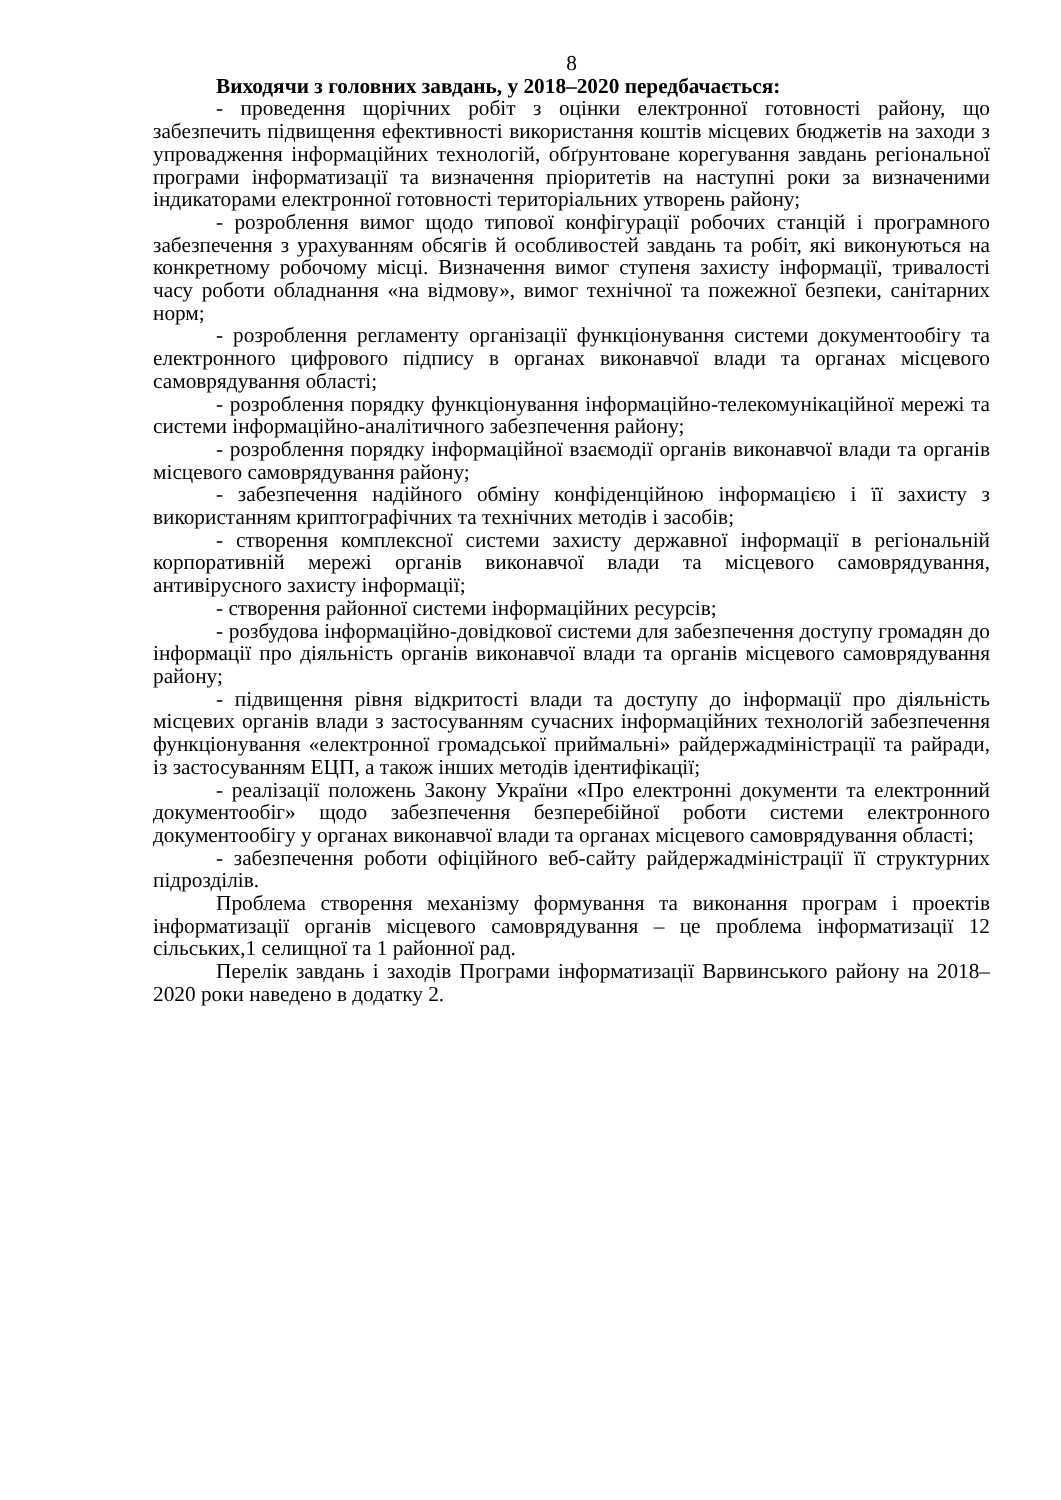8
Виходячи з головних завдань, у 2018–2020 передбачається:
- проведення щорічних робіт з оцінки електронної готовності району, що забезпечить підвищення ефективності використання коштів місцевих бюджетів на заходи з упровадження інформаційних технологій, обґрунтоване корегування завдань регіональної програми інформатизації та визначення пріоритетів на наступні роки за визначеними індикаторами електронної готовності територіальних утворень району;
- розроблення вимог щодо типової конфігурації робочих станцій і програмного забезпечення з урахуванням обсягів й особливостей завдань та робіт, які виконуються на конкретному робочому місці. Визначення вимог ступеня захисту інформації, тривалості часу роботи обладнання «на відмову», вимог технічної та пожежної безпеки, санітарних норм;
- розроблення регламенту організації функціонування системи документообігу та електронного цифрового підпису в органах виконавчої влади та органах місцевого самоврядування області;
- розроблення порядку функціонування інформаційно-телекомунікаційної мережі та системи інформаційно-аналітичного забезпечення району;
- розроблення порядку інформаційної взаємодії органів виконавчої влади та органів місцевого самоврядування району;
- забезпечення надійного обміну конфіденційною інформацією і її захисту з використанням криптографічних та технічних методів і засобів;
- створення комплексної системи захисту державної інформації в регіональній корпоративній мережі органів виконавчої влади та місцевого самоврядування, антивірусного захисту інформації;
- створення районної системи інформаційних ресурсів;
- розбудова інформаційно-довідкової системи для забезпечення доступу громадян до інформації про діяльність органів виконавчої влади та органів місцевого самоврядування району;
- підвищення рівня відкритості влади та доступу до інформації про діяльність місцевих органів влади з застосуванням сучасних інформаційних технологій забезпечення функціонування «електронної громадської приймальні» райдержадміністрації та райради, із застосуванням ЕЦП, а також інших методів ідентифікації;
- реалізації положень Закону України «Про електронні документи та електронний документообіг» щодо забезпечення безперебійної роботи системи електронного документообігу у органах виконавчої влади та органах місцевого самоврядування області;
- забезпечення роботи офіційного веб-сайту райдержадміністрації її структурних підрозділів.
Проблема створення механізму формування та виконання програм і проектів інформатизації органів місцевого самоврядування – це проблема інформатизації 12 сільських,1 селищної та 1 районної рад.
Перелік завдань і заходів Програми інформатизації Варвинського району на 2018–2020 роки наведено в додатку 2.